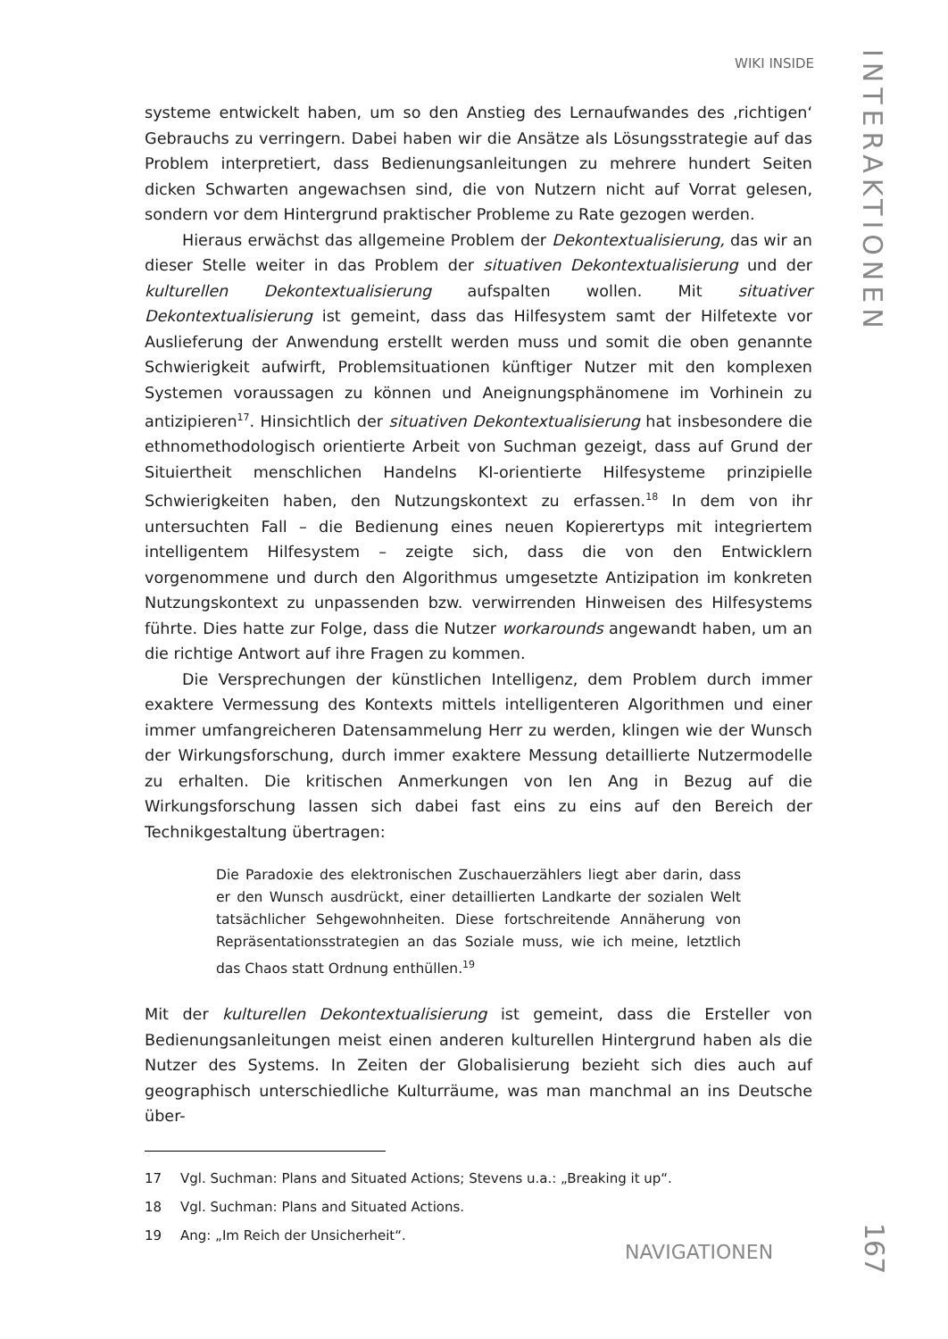WIKI INSIDE
INTERAKTIONEN
systeme entwickelt haben, um so den Anstieg des Lernaufwandes des ‚richtigen‘ Gebrauchs zu verringern. Dabei haben wir die Ansätze als Lösungsstrategie auf das Problem interpretiert, dass Bedienungsanleitungen zu mehrere hundert Seiten dicken Schwarten angewachsen sind, die von Nutzern nicht auf Vorrat gelesen, sondern vor dem Hintergrund praktischer Probleme zu Rate gezogen werden.
Hieraus erwächst das allgemeine Problem der Dekontextualisierung, das wir an dieser Stelle weiter in das Problem der situativen Dekontextualisierung und der kulturellen Dekontextualisierung aufspalten wollen. Mit situativer Dekontextualisierung ist gemeint, dass das Hilfesystem samt der Hilfetexte vor Auslieferung der Anwendung erstellt werden muss und somit die oben genannte Schwierigkeit aufwirft, Problemsituationen künftiger Nutzer mit den komplexen Systemen voraussagen zu können und Aneignungsphänomene im Vorhinein zu antizipieren<sup>17</sup>. Hinsichtlich der situativen Dekontextualisierung hat insbesondere die ethnomethodologisch orientierte Arbeit von Suchman gezeigt, dass auf Grund der Situiertheit menschlichen Handelns KI-orientierte Hilfesysteme prinzipielle Schwierigkeiten haben, den Nutzungskontext zu erfassen.<sup>18</sup> In dem von ihr untersuchten Fall – die Bedienung eines neuen Kopierertyps mit integriertem intelligentem Hilfesystem – zeigte sich, dass die von den Entwicklern vorgenommene und durch den Algorithmus umgesetzte Antizipation im konkreten Nutzungskontext zu unpassenden bzw. verwirrenden Hinweisen des Hilfesystems führte. Dies hatte zur Folge, dass die Nutzer workarounds angewandt haben, um an die richtige Antwort auf ihre Fragen zu kommen.
Die Versprechungen der künstlichen Intelligenz, dem Problem durch immer exaktere Vermessung des Kontexts mittels intelligenteren Algorithmen und einer immer umfangreicheren Datensammelung Herr zu werden, klingen wie der Wunsch der Wirkungsforschung, durch immer exaktere Messung detaillierte Nutzermodelle zu erhalten. Die kritischen Anmerkungen von Ien Ang in Bezug auf die Wirkungsforschung lassen sich dabei fast eins zu eins auf den Bereich der Technikgestaltung übertragen:
Die Paradoxie des elektronischen Zuschauerzählers liegt aber darin, dass er den Wunsch ausdrückt, einer detaillierten Landkarte der sozialen Welt tatsächlicher Sehgewohnheiten. Diese fortschreitende Annäherung von Repräsentationsstrategien an das Soziale muss, wie ich meine, letztlich das Chaos statt Ordnung enthüllen.<sup>19</sup>
Mit der kulturellen Dekontextualisierung ist gemeint, dass die Ersteller von Bedienungsanleitungen meist einen anderen kulturellen Hintergrund haben als die Nutzer des Systems. In Zeiten der Globalisierung bezieht sich dies auch auf geographisch unterschiedliche Kulturräume, was man manchmal an ins Deutsche über-
17 Vgl. Suchman: Plans and Situated Actions; Stevens u.a.: „Breaking it up“.
18 Vgl. Suchman: Plans and Situated Actions.
19 Ang: „Im Reich der Unsicherheit“.
NAVIGATIONEN
167